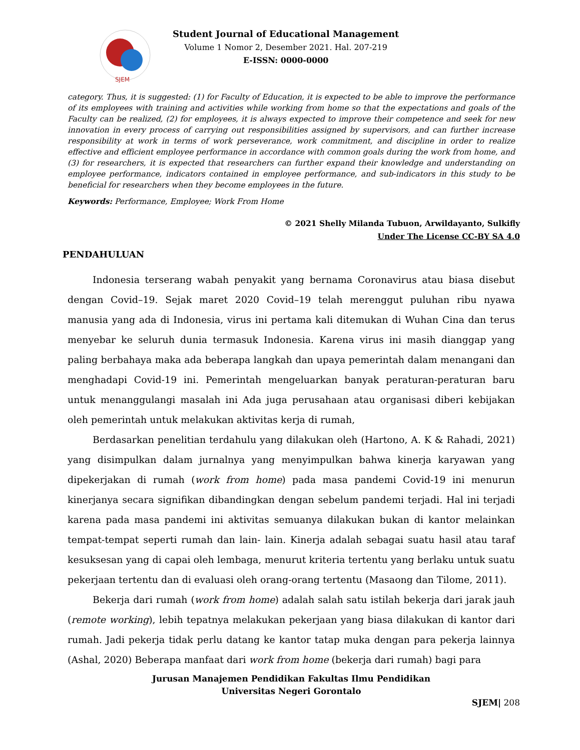SJEM
Student Journal of Educational Management
Volume 1 Nomor 2, Desember 2021. Hal. 207-219
E-ISSN: 0000-0000
category. Thus, it is suggested: (1) for Faculty of Education, it is expected to be able to improve the performance of its employees with training and activities while working from home so that the expectations and goals of the Faculty can be realized, (2) for employees, it is always expected to improve their competence and seek for new innovation in every process of carrying out responsibilities assigned by supervisors, and can further increase responsibility at work in terms of work perseverance, work commitment, and discipline in order to realize effective and efficient employee performance in accordance with common goals during the work from home, and (3) for researchers, it is expected that researchers can further expand their knowledge and understanding on employee performance, indicators contained in employee performance, and sub-indicators in this study to be beneficial for researchers when they become employees in the future.
Keywords: Performance, Employee; Work From Home
© 2021 Shelly Milanda Tubuon, Arwildayanto, Sulkifly
Under The License CC-BY SA 4.0
PENDAHULUAN
Indonesia terserang wabah penyakit yang bernama Coronavirus atau biasa disebut dengan Covid–19. Sejak maret 2020 Covid–19 telah merenggut puluhan ribu nyawa manusia yang ada di Indonesia, virus ini pertama kali ditemukan di Wuhan Cina dan terus menyebar ke seluruh dunia termasuk Indonesia. Karena virus ini masih dianggap yang paling berbahaya maka ada beberapa langkah dan upaya pemerintah dalam menangani dan menghadapi Covid-19 ini. Pemerintah mengeluarkan banyak peraturan-peraturan baru untuk menanggulangi masalah ini Ada juga perusahaan atau organisasi diberi kebijakan oleh pemerintah untuk melakukan aktivitas kerja di rumah,
Berdasarkan penelitian terdahulu yang dilakukan oleh (Hartono, A. K & Rahadi, 2021) yang disimpulkan dalam jurnalnya yang menyimpulkan bahwa kinerja karyawan yang dipekerjakan di rumah (work from home) pada masa pandemi Covid-19 ini menurun kinerjanya secara signifikan dibandingkan dengan sebelum pandemi terjadi. Hal ini terjadi karena pada masa pandemi ini aktivitas semuanya dilakukan bukan di kantor melainkan tempat-tempat seperti rumah dan lain- lain. Kinerja adalah sebagai suatu hasil atau taraf kesuksesan yang di capai oleh lembaga, menurut kriteria tertentu yang berlaku untuk suatu pekerjaan tertentu dan di evaluasi oleh orang-orang tertentu (Masaong dan Tilome, 2011).
Bekerja dari rumah (work from home) adalah salah satu istilah bekerja dari jarak jauh (remote working), lebih tepatnya melakukan pekerjaan yang biasa dilakukan di kantor dari rumah. Jadi pekerja tidak perlu datang ke kantor tatap muka dengan para pekerja lainnya (Ashal, 2020) Beberapa manfaat dari work from home (bekerja dari rumah) bagi para
Jurusan Manajemen Pendidikan Fakultas Ilmu Pendidikan
Universitas Negeri Gorontalo
SJEM| 208